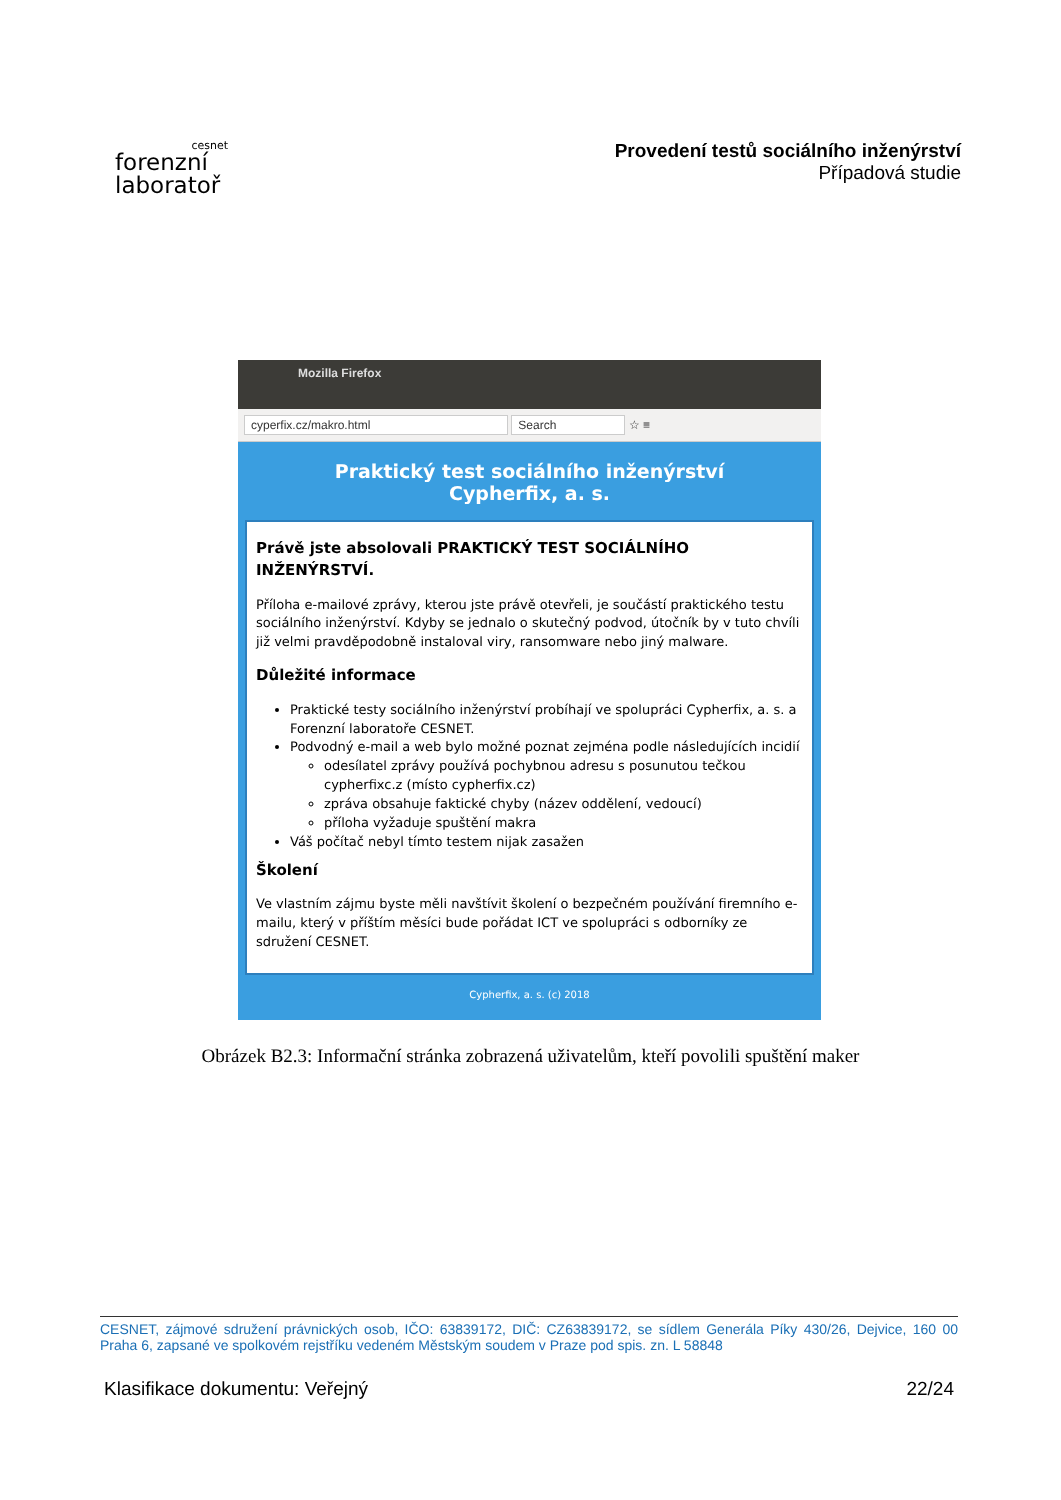cesnet
forenzní
laboratoř
Provedení testů sociálního inženýrství
Případová studie
Mozilla Firefox
cyperfix.cz/makro.html Search ☆ ≡
http://cype...makro.html
Praktický test sociálního inženýrství
Cypherfix, a. s.
Právě jste absolovali PRAKTICKÝ TEST SOCIÁLNÍHO INŽENÝRSTVÍ.
Příloha e-mailové zprávy, kterou jste právě otevřeli, je součástí praktického testu sociálního inženýrství. Kdyby se jednalo o skutečný podvod, útočník by v tuto chvíli již velmi pravděpodobně instaloval viry, ransomware nebo jiný malware.
Důležité informace
Praktické testy sociálního inženýrství probíhají ve spolupráci Cypherfix, a. s. a Forenzní laboratoře CESNET.
Podvodný e-mail a web bylo možné poznat zejména podle následujících incidií
odesílatel zprávy používá pochybnou adresu s posunutou tečkou cypherfixc.z (místo cypherfix.cz)
zpráva obsahuje faktické chyby (název oddělení, vedoucí)
příloha vyžaduje spuštění makra
Váš počítač nebyl tímto testem nijak zasažen
Školení
Ve vlastním zájmu byste měli navštívit školení o bezpečném používání firemního e-mailu, který v příštím měsíci bude pořádat ICT ve spolupráci s odborníky ze sdružení CESNET.
Cypherfix, a. s. (c) 2018
Obrázek B2.3: Informační stránka zobrazená uživatelům, kteří povolili spuštění maker
CESNET, zájmové sdružení právnických osob, IČO: 63839172, DIČ: CZ63839172, se sídlem Generála Píky 430/26, Dejvice, 160 00 Praha 6, zapsané ve spolkovém rejstříku vedeném Městským soudem v Praze pod spis. zn. L 58848
Klasifikace dokumentu: Veřejný 22/24